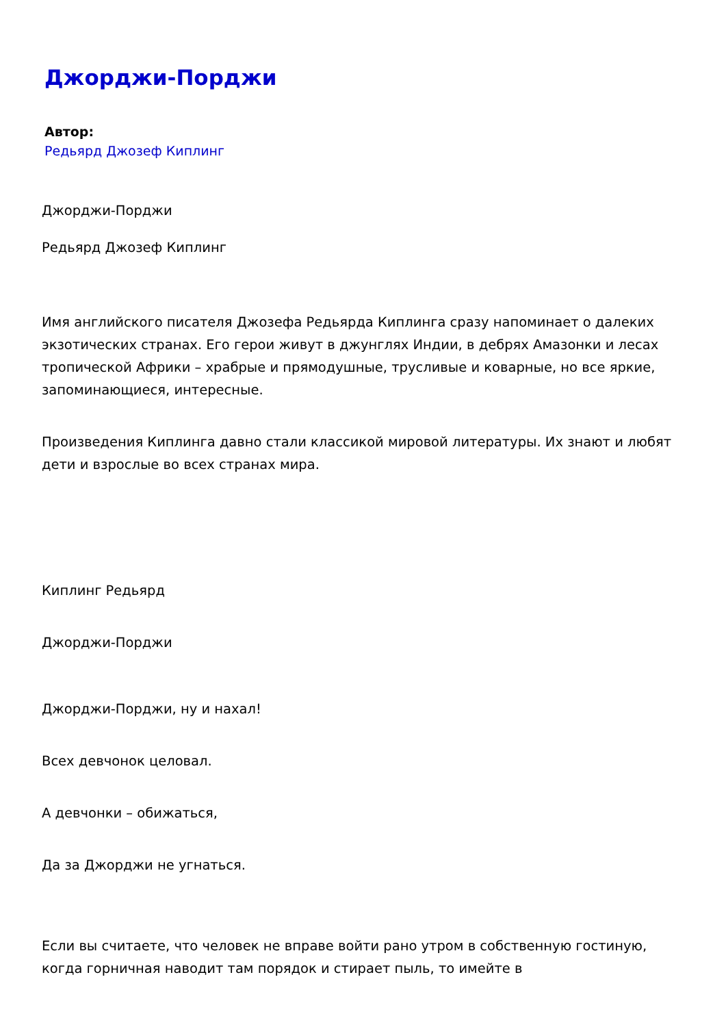Джорджи-Порджи
Автор:
Редьярд Джозеф Киплинг
Джорджи-Порджи
Редьярд Джозеф Киплинг
Имя английского писателя Джозефа Редьярда Киплинга сразу напоминает о далеких экзотических странах. Его герои живут в джунглях Индии, в дебрях Амазонки и лесах тропической Африки – храбрые и прямодушные, трусливые и коварные, но все яркие, запоминающиеся, интересные.
Произведения Киплинга давно стали классикой мировой литературы. Их знают и любят дети и взрослые во всех странах мира.
Киплинг Редьярд
Джорджи-Порджи
Джорджи-Порджи, ну и нахал!
Всех девчонок целовал.
А девчонки – обижаться,
Да за Джорджи не угнаться.
Если вы считаете, что человек не вправе войти рано утром в собственную гостиную, когда горничная наводит там порядок и стирает пыль, то имейте в